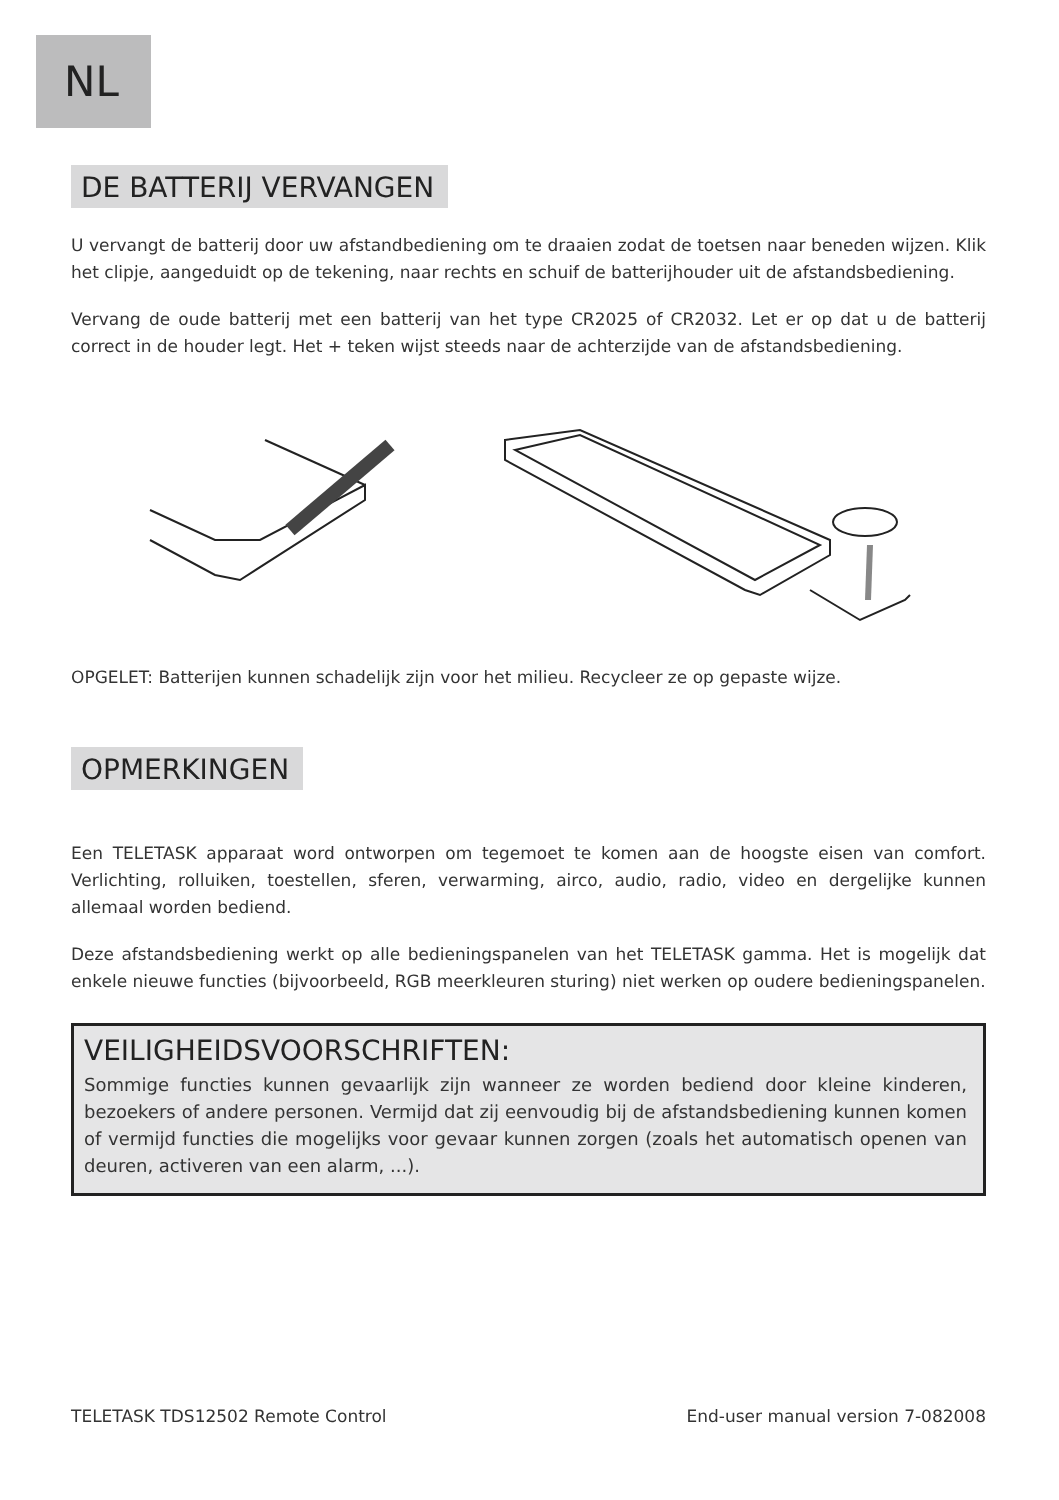NL
DE BATTERIJ VERVANGEN
U vervangt de batterij door uw afstandbediening om te draaien zodat de toetsen naar beneden wijzen. Klik het clipje, aangeduidt op de tekening, naar rechts en schuif de batterijhouder uit de afstandsbediening.
Vervang de oude batterij met een batterij van het type CR2025 of CR2032. Let er op dat u de batterij correct in de houder legt. Het + teken wijst steeds naar de achterzijde van de afstandsbediening.
OPGELET: Batterijen kunnen schadelijk zijn voor het milieu. Recycleer ze op gepaste wijze.
OPMERKINGEN
Een TELETASK apparaat word ontworpen om tegemoet te komen aan de hoogste eisen van comfort. Verlichting, rolluiken, toestellen, sferen, verwarming, airco, audio, radio, video en dergelijke kunnen allemaal worden bediend.
Deze afstandsbediening werkt op alle bedieningspanelen van het TELETASK gamma. Het is mogelijk dat enkele nieuwe functies (bijvoorbeeld, RGB meerkleuren sturing) niet werken op oudere bedieningspanelen.
VEILIGHEIDSVOORSCHRIFTEN:
Sommige functies kunnen gevaarlijk zijn wanneer ze worden bediend door kleine kinderen, bezoekers of andere personen. Vermijd dat zij eenvoudig bij de afstandsbediening kunnen komen of vermijd functies die mogelijks voor gevaar kunnen zorgen (zoals het automatisch openen van deuren, activeren van een alarm, ...).
TELETASK TDS12502 Remote Control End-user manual version 7-082008